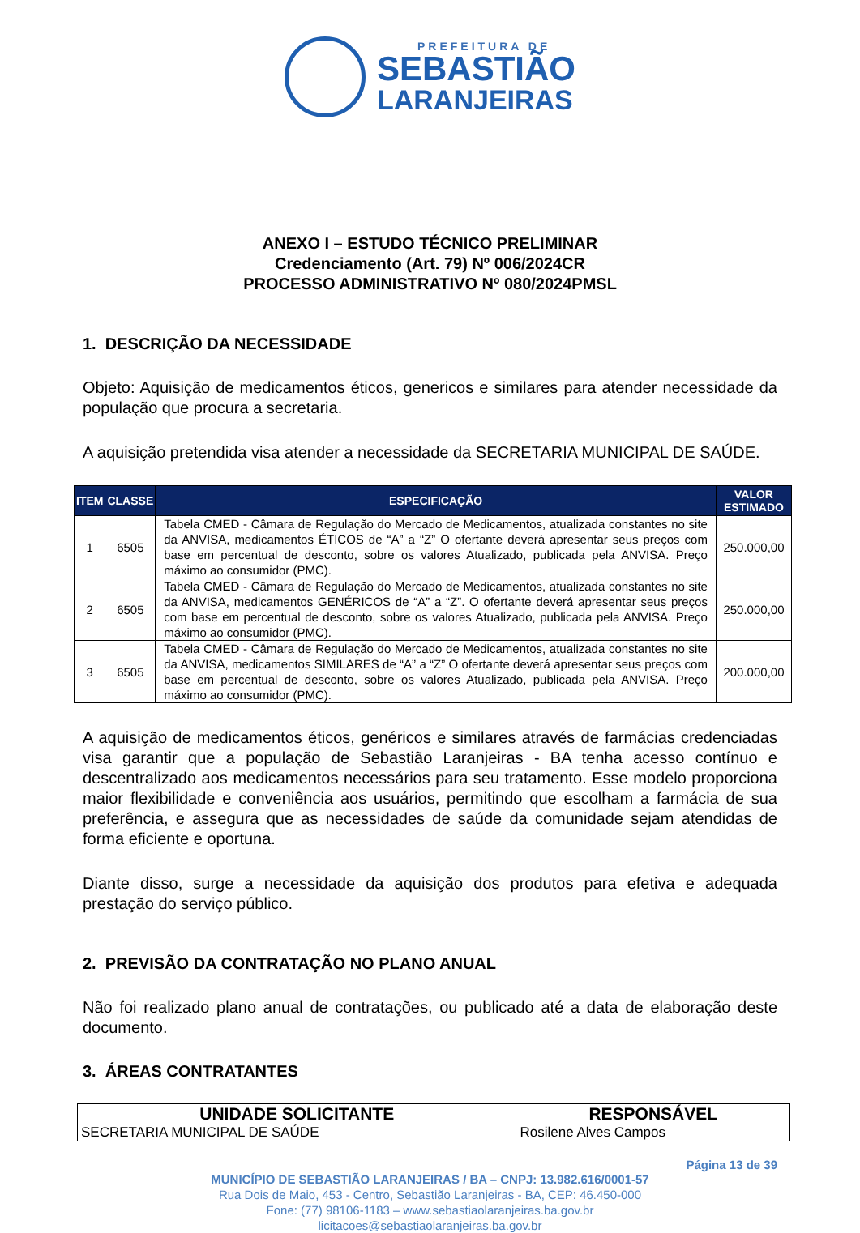PREFEITURA DE
SEBASTIÃO
LARANJEIRAS
ANEXO I – ESTUDO TÉCNICO PRELIMINAR
Credenciamento (Art. 79) Nº 006/2024CR
PROCESSO ADMINISTRATIVO Nº 080/2024PMSL
1. DESCRIÇÃO DA NECESSIDADE
Objeto: Aquisição de medicamentos éticos, genericos e similares para atender necessidade da população que procura a secretaria.
A aquisição pretendida visa atender a necessidade da SECRETARIA MUNICIPAL DE SAÚDE.
| ITEM | CLASSE | ESPECIFICAÇÃO | VALOR ESTIMADO |
| --- | --- | --- | --- |
| 1 | 6505 | Tabela CMED - Câmara de Regulação do Mercado de Medicamentos, atualizada constantes no site da ANVISA, medicamentos ÉTICOS de “A” a “Z” O ofertante deverá apresentar seus preços com base em percentual de desconto, sobre os valores Atualizado, publicada pela ANVISA. Preço máximo ao consumidor (PMC). | 250.000,00 |
| 2 | 6505 | Tabela CMED - Câmara de Regulação do Mercado de Medicamentos, atualizada constantes no site da ANVISA, medicamentos GENÉRICOS de “A” a “Z”. O ofertante deverá apresentar seus preços com base em percentual de desconto, sobre os valores Atualizado, publicada pela ANVISA. Preço máximo ao consumidor (PMC). | 250.000,00 |
| 3 | 6505 | Tabela CMED - Câmara de Regulação do Mercado de Medicamentos, atualizada constantes no site da ANVISA, medicamentos SIMILARES de “A” a “Z” O ofertante deverá apresentar seus preços com base em percentual de desconto, sobre os valores Atualizado, publicada pela ANVISA. Preço máximo ao consumidor (PMC). | 200.000,00 |
A aquisição de medicamentos éticos, genéricos e similares através de farmácias credenciadas visa garantir que a população de Sebastião Laranjeiras - BA tenha acesso contínuo e descentralizado aos medicamentos necessários para seu tratamento. Esse modelo proporciona maior flexibilidade e conveniência aos usuários, permitindo que escolham a farmácia de sua preferência, e assegura que as necessidades de saúde da comunidade sejam atendidas de forma eficiente e oportuna.
Diante disso, surge a necessidade da aquisição dos produtos para efetiva e adequada prestação do serviço público.
2. PREVISÃO DA CONTRATAÇÃO NO PLANO ANUAL
Não foi realizado plano anual de contratações, ou publicado até a data de elaboração deste documento.
3. ÁREAS CONTRATANTES
| UNIDADE SOLICITANTE | RESPONSÁVEL |
| --- | --- |
| SECRETARIA MUNICIPAL DE SAÚDE | Rosilene Alves Campos |
Página 13 de 39
MUNICÍPIO DE SEBASTIÃO LARANJEIRAS / BA – CNPJ: 13.982.616/0001-57
Rua Dois de Maio, 453 - Centro, Sebastião Laranjeiras - BA, CEP: 46.450-000
Fone: (77) 98106-1183 – www.sebastiaolaranjeiras.ba.gov.br
licitacoes@sebastiaolaranjeiras.ba.gov.br